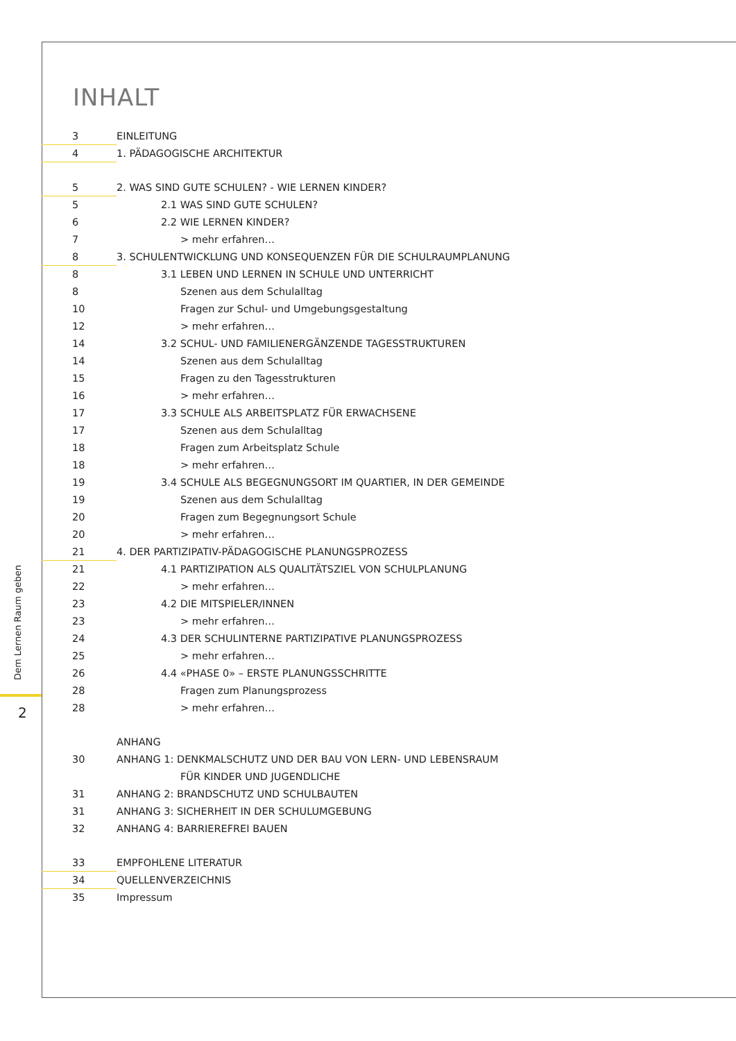Dem Lernen Raum geben
2
INHALT
3 EINLEITUNG
4 1. PÄDAGOGISCHE ARCHITEKTUR
5 2. WAS SIND GUTE SCHULEN? - WIE LERNEN KINDER?
5 2.1 WAS SIND GUTE SCHULEN?
6 2.2 WIE LERNEN KINDER?
7 > mehr erfahren…
8 3. SCHULENTWICKLUNG UND KONSEQUENZEN FÜR DIE SCHULRAUMPLANUNG
8 3.1 LEBEN UND LERNEN IN SCHULE UND UNTERRICHT
8 Szenen aus dem Schulalltag
10 Fragen zur Schul- und Umgebungsgestaltung
12 > mehr erfahren…
14 3.2 SCHUL- UND FAMILIENERGÄNZENDE TAGESSTRUKTUREN
14 Szenen aus dem Schulalltag
15 Fragen zu den Tagesstrukturen
16 > mehr erfahren…
17 3.3 SCHULE ALS ARBEITSPLATZ FÜR ERWACHSENE
17 Szenen aus dem Schulalltag
18 Fragen zum Arbeitsplatz Schule
18 > mehr erfahren…
19 3.4 SCHULE ALS BEGEGNUNGSORT IM QUARTIER, IN DER GEMEINDE
19 Szenen aus dem Schulalltag
20 Fragen zum Begegnungsort Schule
20 > mehr erfahren…
21 4. DER PARTIZIPATIV-PÄDAGOGISCHE PLANUNGSPROZESS
21 4.1 PARTIZIPATION ALS QUALITÄTSZIEL VON SCHULPLANUNG
22 > mehr erfahren…
23 4.2 DIE MITSPIELER/INNEN
23 > mehr erfahren…
24 4.3 DER SCHULINTERNE PARTIZIPATIVE PLANUNGSPROZESS
25 > mehr erfahren…
26 4.4 «PHASE 0» – ERSTE PLANUNGSSCHRITTE
28 Fragen zum Planungsprozess
28 > mehr erfahren…
ANHANG
30 ANHANG 1: DENKMALSCHUTZ UND DER BAU VON LERN- UND LEBENSRAUM
FÜR KINDER UND JUGENDLICHE
31 ANHANG 2: BRANDSCHUTZ UND SCHULBAUTEN
31 ANHANG 3: SICHERHEIT IN DER SCHULUMGEBUNG
32 ANHANG 4: BARRIEREFREI BAUEN
33 EMPFOHLENE LITERATUR
34 QUELLENVERZEICHNIS
35 Impressum